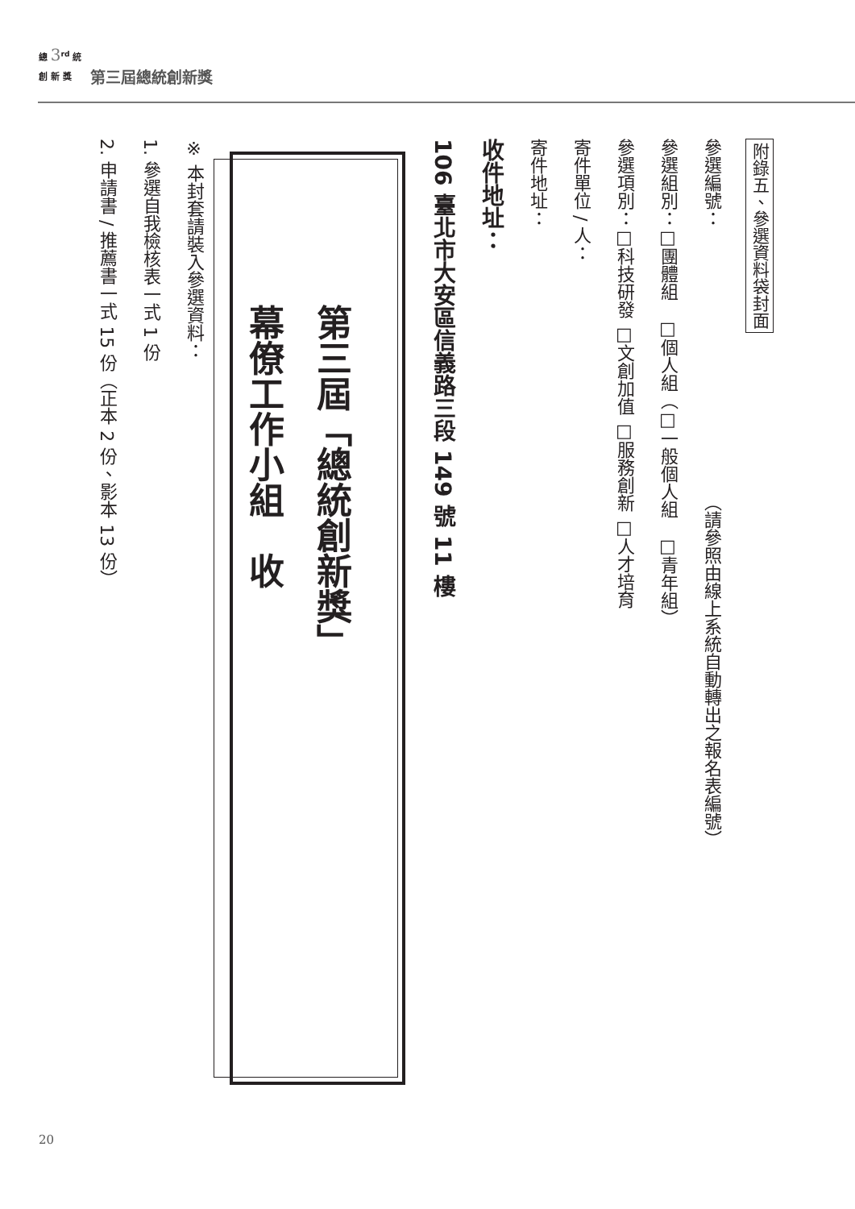總 3<sup>rd</sup> 統
創 新 獎
第三屆總統創新獎
附錄五、參選資料袋封面
參選編號：（請參照由線上系統自動轉出之報名表編號）
參選組別：□團體組　□個人組（□一般個人組　□青年組）
參選項別：□科技研發 □文創加值 □服務創新 □人才培育
寄件單位 / 人：
寄件地址：
收件地址：
106 臺北市大安區信義路三段 149 號 11 樓
第三屆「總統創新獎」
幕僚工作小組　收
※ 本封套請裝入參選資料：
1. 參選自我檢核表一式 1 份
2. 申請書 / 推薦書一式 15 份（正本 2 份、影本 13 份）
20